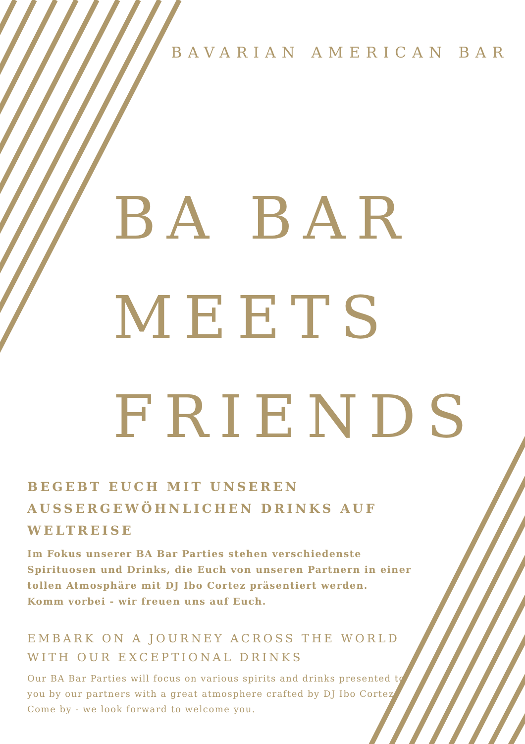BAVARIAN AMERICAN BAR
BA BAR
MEETS
FRIENDS
BEGEBT EUCH MIT UNSEREN
AUSSERGEWÖHNLICHEN DRINKS AUF WELTREISE
Im Fokus unserer BA Bar Parties stehen verschiedenste Spirituosen und Drinks, die Euch von unseren Partnern in einer tollen Atmosphäre mit DJ Ibo Cortez präsentiert werden.
Komm vorbei - wir freuen uns auf Euch.
EMBARK ON A JOURNEY ACROSS THE WORLD
WITH OUR EXCEPTIONAL DRINKS
Our BA Bar Parties will focus on various spirits and drinks presented to you by our partners with a great atmosphere crafted by DJ Ibo Cortez.
Come by - we look forward to welcome you.